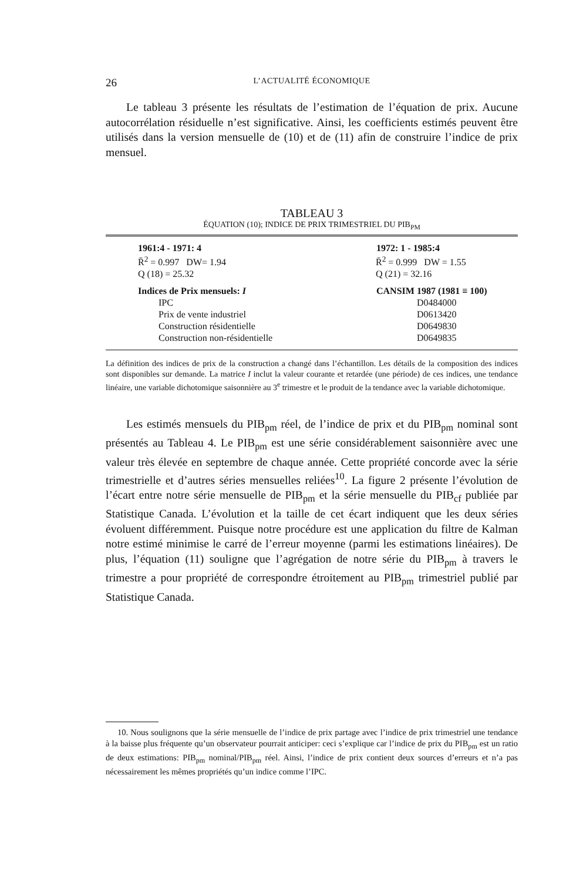26 L’ACTUALITÉ ÉCONOMIQUE
Le tableau 3 présente les résultats de l’estimation de l’équation de prix. Aucune autocorrélation résiduelle n’est significative. Ainsi, les coefficients estimés peuvent être utilisés dans la version mensuelle de (10) et de (11) afin de construire l’indice de prix mensuel.
TABLEAU 3
ÉQUATION (10); INDICE DE PRIX TRIMESTRIEL DU PIB<sub>PM</sub>
| 1961:4 - 1971: 4 | 1972: 1 - 1985:4 |
| --- | --- |
| R̄<sup>2</sup> = 0.997 DW= 1.94 | R̄<sup>2</sup> = 0.999 DW = 1.55 |
| Q (18) = 25.32 | Q (21) = 32.16 |
| Indices de Prix mensuels: I | CANSIM 1987 (1981 ≡ 100) |
| IPC | D0484000 |
| Prix de vente industriel | D0613420 |
| Construction résidentielle | D0649830 |
| Construction non-résidentielle | D0649835 |
La définition des indices de prix de la construction a changé dans l’échantillon. Les détails de la composition des indices sont disponibles sur demande. La matrice I inclut la valeur courante et retardée (une période) de ces indices, une tendance linéaire, une variable dichotomique saisonnière au 3<sup>e</sup> trimestre et le produit de la tendance avec la variable dichotomique.
Les estimés mensuels du PIB<sub>pm</sub> réel, de l’indice de prix et du PIB<sub>pm</sub> nominal sont présentés au Tableau 4. Le PIB<sub>pm</sub> est une série considérablement saisonnière avec une valeur très élevée en septembre de chaque année. Cette propriété concorde avec la série trimestrielle et d’autres séries mensuelles reliées<sup>10</sup>. La figure 2 présente l’évolution de l’écart entre notre série mensuelle de PIB<sub>pm</sub> et la série mensuelle du PIB<sub>cf</sub> publiée par Statistique Canada. L’évolution et la taille de cet écart indiquent que les deux séries évoluent différemment. Puisque notre procédure est une application du filtre de Kalman notre estimé minimise le carré de l’erreur moyenne (parmi les estimations linéaires). De plus, l’équation (11) souligne que l’agrégation de notre série du PIB<sub>pm</sub> à travers le trimestre a pour propriété de correspondre étroitement au PIB<sub>pm</sub> trimestriel publié par Statistique Canada.
10. Nous soulignons que la série mensuelle de l’indice de prix partage avec l’indice de prix trimestriel une tendance à la baisse plus fréquente qu’un observateur pourrait anticiper: ceci s’explique car l’indice de prix du PIB<sub>pm</sub> est un ratio de deux estimations: PIB<sub>pm</sub> nominal/PIB<sub>pm</sub> réel. Ainsi, l’indice de prix contient deux sources d’erreurs et n’a pas nécessairement les mêmes propriétés qu’un indice comme l’IPC.